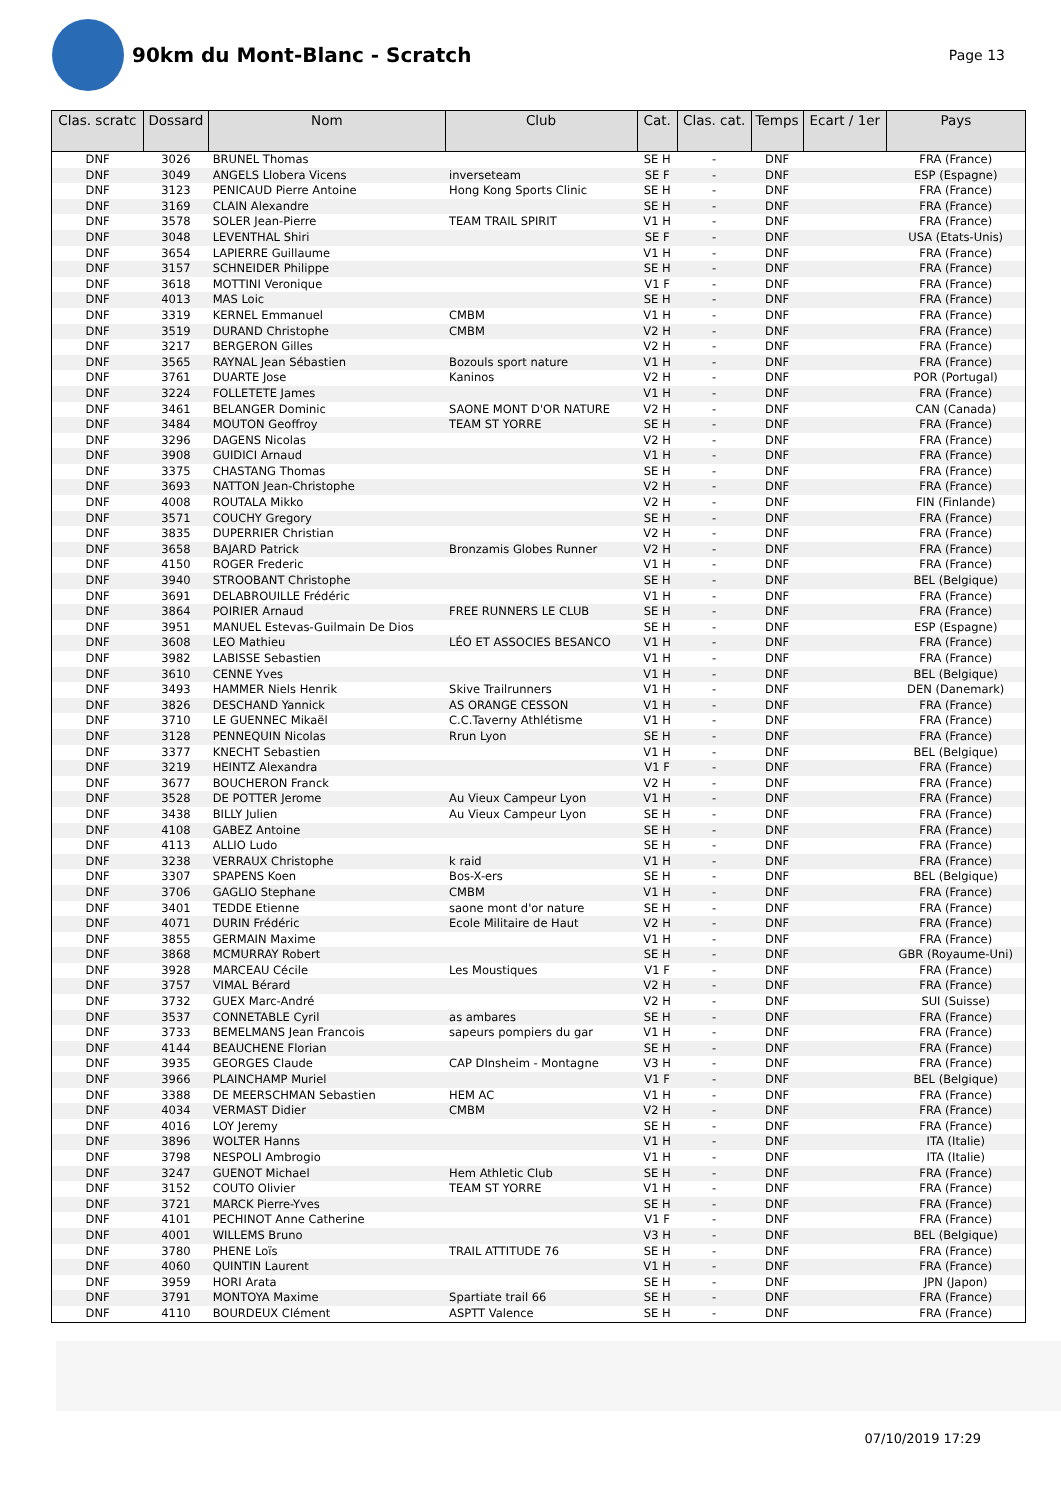90km du Mont-Blanc - Scratch
Page 13
| Clas. scratc | Dossard | Nom | Club | Cat. | Clas. cat. | Temps | Ecart / 1er | Pays |
| --- | --- | --- | --- | --- | --- | --- | --- | --- |
| DNF | 3026 | BRUNEL Thomas | | SE H | - | DNF | | FRA (France) |
| DNF | 3049 | ANGELS Llobera Vicens | inverseteam | SE F | - | DNF | | ESP (Espagne) |
| DNF | 3123 | PENICAUD Pierre Antoine | Hong Kong Sports Clinic | SE H | - | DNF | | FRA (France) |
| DNF | 3169 | CLAIN Alexandre | | SE H | - | DNF | | FRA (France) |
| DNF | 3578 | SOLER Jean-Pierre | TEAM TRAIL SPIRIT | V1 H | - | DNF | | FRA (France) |
| DNF | 3048 | LEVENTHAL Shiri | | SE F | - | DNF | | USA (Etats-Unis) |
| DNF | 3654 | LAPIERRE Guillaume | | V1 H | - | DNF | | FRA (France) |
| DNF | 3157 | SCHNEIDER Philippe | | SE H | - | DNF | | FRA (France) |
| DNF | 3618 | MOTTINI Veronique | | V1 F | - | DNF | | FRA (France) |
| DNF | 4013 | MAS Loic | | SE H | - | DNF | | FRA (France) |
| DNF | 3319 | KERNEL Emmanuel | CMBM | V1 H | - | DNF | | FRA (France) |
| DNF | 3519 | DURAND Christophe | CMBM | V2 H | - | DNF | | FRA (France) |
| DNF | 3217 | BERGERON Gilles | | V2 H | - | DNF | | FRA (France) |
| DNF | 3565 | RAYNAL Jean Sébastien | Bozouls sport nature | V1 H | - | DNF | | FRA (France) |
| DNF | 3761 | DUARTE Jose | Kaninos | V2 H | - | DNF | | POR (Portugal) |
| DNF | 3224 | FOLLETETE James | | V1 H | - | DNF | | FRA (France) |
| DNF | 3461 | BELANGER Dominic | SAONE MONT D'OR NATURE | V2 H | - | DNF | | CAN (Canada) |
| DNF | 3484 | MOUTON Geoffroy | TEAM ST YORRE | SE H | - | DNF | | FRA (France) |
| DNF | 3296 | DAGENS Nicolas | | V2 H | - | DNF | | FRA (France) |
| DNF | 3908 | GUIDICI Arnaud | | V1 H | - | DNF | | FRA (France) |
| DNF | 3375 | CHASTANG Thomas | | SE H | - | DNF | | FRA (France) |
| DNF | 3693 | NATTON Jean-Christophe | | V2 H | - | DNF | | FRA (France) |
| DNF | 4008 | ROUTALA Mikko | | V2 H | - | DNF | | FIN (Finlande) |
| DNF | 3571 | COUCHY Gregory | | SE H | - | DNF | | FRA (France) |
| DNF | 3835 | DUPERRIER Christian | | V2 H | - | DNF | | FRA (France) |
| DNF | 3658 | BAJARD Patrick | Bronzamis Globes Runner | V2 H | - | DNF | | FRA (France) |
| DNF | 4150 | ROGER Frederic | | V1 H | - | DNF | | FRA (France) |
| DNF | 3940 | STROOBANT Christophe | | SE H | - | DNF | | BEL (Belgique) |
| DNF | 3691 | DELABROUILLE Frédéric | | V1 H | - | DNF | | FRA (France) |
| DNF | 3864 | POIRIER Arnaud | FREE RUNNERS LE CLUB | SE H | - | DNF | | FRA (France) |
| DNF | 3951 | MANUEL Estevas-Guilmain De Dios | | SE H | - | DNF | | ESP (Espagne) |
| DNF | 3608 | LEO Mathieu | LÉO ET ASSOCIES BESANCO | V1 H | - | DNF | | FRA (France) |
| DNF | 3982 | LABISSE Sebastien | | V1 H | - | DNF | | FRA (France) |
| DNF | 3610 | CENNE Yves | | V1 H | - | DNF | | BEL (Belgique) |
| DNF | 3493 | HAMMER Niels Henrik | Skive Trailrunners | V1 H | - | DNF | | DEN (Danemark) |
| DNF | 3826 | DESCHAND Yannick | AS ORANGE CESSON | V1 H | - | DNF | | FRA (France) |
| DNF | 3710 | LE GUENNEC Mikaël | C.C.Taverny Athlétisme | V1 H | - | DNF | | FRA (France) |
| DNF | 3128 | PENNEQUIN Nicolas | Rrun Lyon | SE H | - | DNF | | FRA (France) |
| DNF | 3377 | KNECHT Sebastien | | V1 H | - | DNF | | BEL (Belgique) |
| DNF | 3219 | HEINTZ Alexandra | | V1 F | - | DNF | | FRA (France) |
| DNF | 3677 | BOUCHERON Franck | | V2 H | - | DNF | | FRA (France) |
| DNF | 3528 | DE POTTER Jerome | Au Vieux Campeur Lyon | V1 H | - | DNF | | FRA (France) |
| DNF | 3438 | BILLY Julien | Au Vieux Campeur Lyon | SE H | - | DNF | | FRA (France) |
| DNF | 4108 | GABEZ Antoine | | SE H | - | DNF | | FRA (France) |
| DNF | 4113 | ALLIO Ludo | | SE H | - | DNF | | FRA (France) |
| DNF | 3238 | VERRAUX Christophe | k raid | V1 H | - | DNF | | FRA (France) |
| DNF | 3307 | SPAPENS Koen | Bos-X-ers | SE H | - | DNF | | BEL (Belgique) |
| DNF | 3706 | GAGLIO Stephane | CMBM | V1 H | - | DNF | | FRA (France) |
| DNF | 3401 | TEDDE Etienne | saone mont d'or nature | SE H | - | DNF | | FRA (France) |
| DNF | 4071 | DURIN Frédéric | Ecole Militaire de Haut | V2 H | - | DNF | | FRA (France) |
| DNF | 3855 | GERMAIN Maxime | | V1 H | - | DNF | | FRA (France) |
| DNF | 3868 | MCMURRAY Robert | | SE H | - | DNF | | GBR (Royaume-Uni) |
| DNF | 3928 | MARCEAU Cécile | Les Moustiques | V1 F | - | DNF | | FRA (France) |
| DNF | 3757 | VIMAL Bérard | | V2 H | - | DNF | | FRA (France) |
| DNF | 3732 | GUEX Marc-André | | V2 H | - | DNF | | SUI (Suisse) |
| DNF | 3537 | CONNETABLE Cyril | as ambares | SE H | - | DNF | | FRA (France) |
| DNF | 3733 | BEMELMANS Jean Francois | sapeurs pompiers du gar | V1 H | - | DNF | | FRA (France) |
| DNF | 4144 | BEAUCHENE Florian | | SE H | - | DNF | | FRA (France) |
| DNF | 3935 | GEORGES Claude | CAP DInsheim - Montagne | V3 H | - | DNF | | FRA (France) |
| DNF | 3966 | PLAINCHAMP Muriel | | V1 F | - | DNF | | BEL (Belgique) |
| DNF | 3388 | DE MEERSCHMAN Sebastien | HEM AC | V1 H | - | DNF | | FRA (France) |
| DNF | 4034 | VERMAST Didier | CMBM | V2 H | - | DNF | | FRA (France) |
| DNF | 4016 | LOY Jeremy | | SE H | - | DNF | | FRA (France) |
| DNF | 3896 | WOLTER Hanns | | V1 H | - | DNF | | ITA (Italie) |
| DNF | 3798 | NESPOLI Ambrogio | | V1 H | - | DNF | | ITA (Italie) |
| DNF | 3247 | GUENOT Michael | Hem Athletic Club | SE H | - | DNF | | FRA (France) |
| DNF | 3152 | COUTO Olivier | TEAM ST YORRE | V1 H | - | DNF | | FRA (France) |
| DNF | 3721 | MARCK Pierre-Yves | | SE H | - | DNF | | FRA (France) |
| DNF | 4101 | PECHINOT Anne Catherine | | V1 F | - | DNF | | FRA (France) |
| DNF | 4001 | WILLEMS Bruno | | V3 H | - | DNF | | BEL (Belgique) |
| DNF | 3780 | PHENE Loïs | TRAIL ATTITUDE 76 | SE H | - | DNF | | FRA (France) |
| DNF | 4060 | QUINTIN Laurent | | V1 H | - | DNF | | FRA (France) |
| DNF | 3959 | HORI Arata | | SE H | - | DNF | | JPN (Japon) |
| DNF | 3791 | MONTOYA Maxime | Spartiate trail 66 | SE H | - | DNF | | FRA (France) |
| DNF | 4110 | BOURDEUX Clément | ASPTT Valence | SE H | - | DNF | | FRA (France) |
07/10/2019 17:29